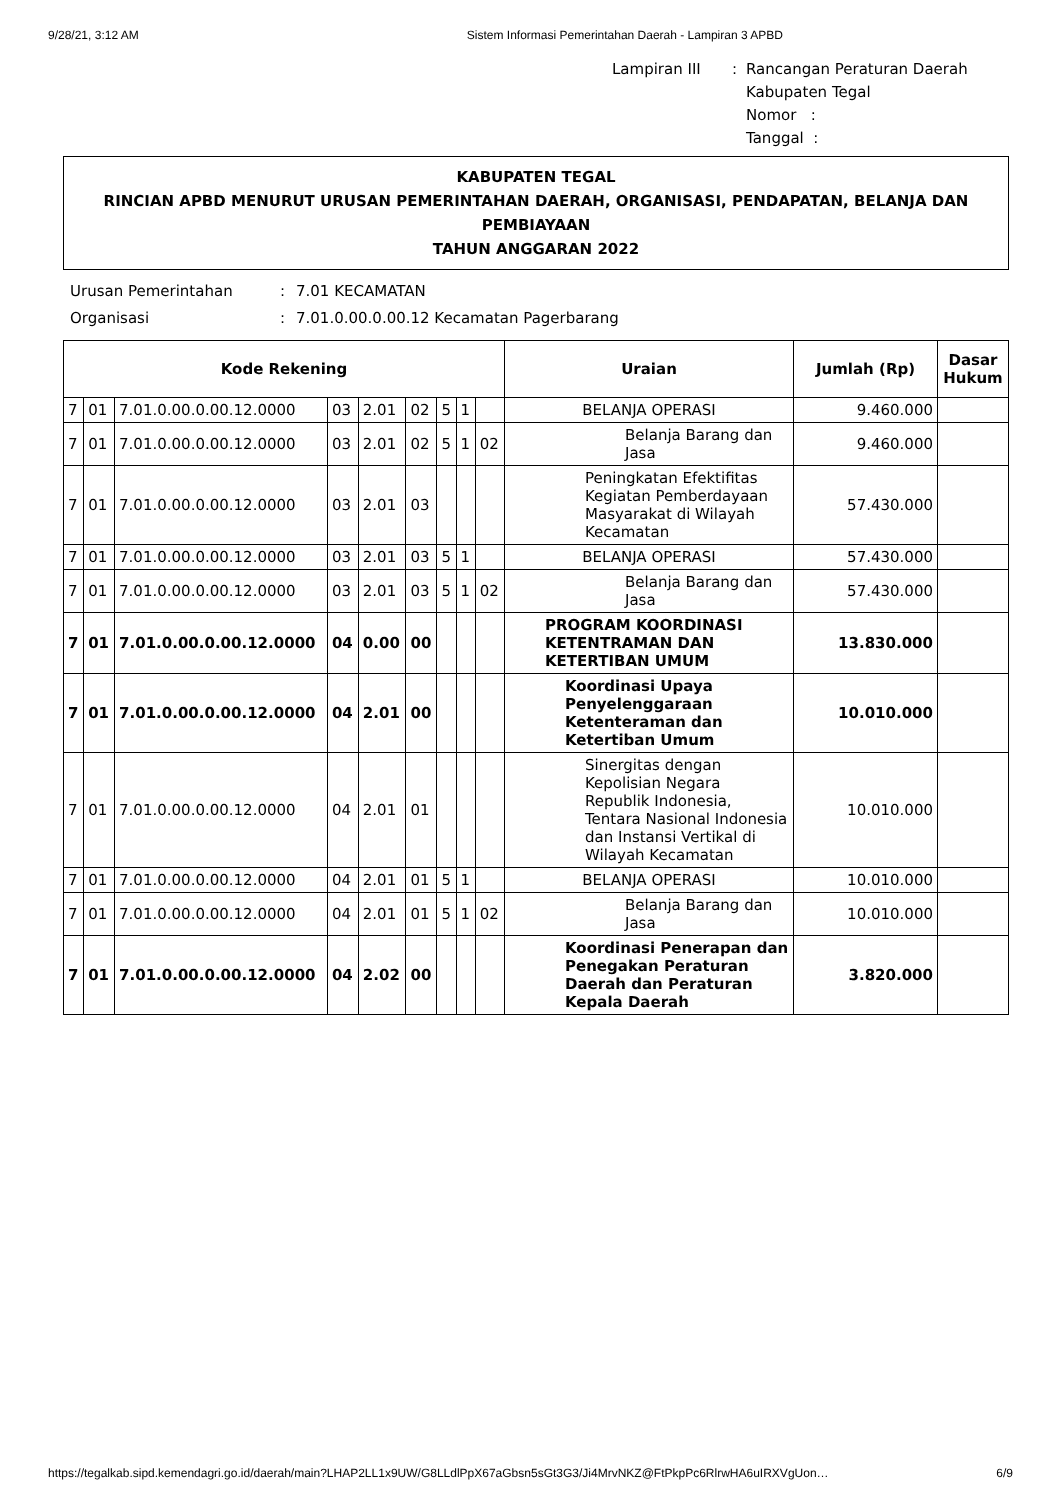9/28/21, 3:12 AM Sistem Informasi Pemerintahan Daerah - Lampiran 3 APBD
Lampiran III: Rancangan Peraturan Daerah
Kabupaten Tegal
Nomor :
Tanggal :
KABUPATEN TEGAL
RINCIAN APBD MENURUT URUSAN PEMERINTAHAN DAERAH, ORGANISASI, PENDAPATAN, BELANJA DAN PEMBIAYAAN
TAHUN ANGGARAN 2022
Urusan Pemerintahan: 7.01 KECAMATAN Organisasi: 7.01.0.00.0.00.12 Kecamatan Pagerbarang
| Kode Rekening | | | | | | | | | Uraian | Jumlah (Rp) | Dasar Hukum |
| --- | --- | --- | --- | --- | --- | --- | --- | --- | --- | --- | --- |
| 7 | 01 | 7.01.0.00.0.00.12.0000 | 03 | 2.01 | 02 | 5 | 1 | | BELANJA OPERASI | 9.460.000 | |
| 7 | 01 | 7.01.0.00.0.00.12.0000 | 03 | 2.01 | 02 | 5 | 1 | 02 | Belanja Barang dan Jasa | 9.460.000 | |
| 7 | 01 | 7.01.0.00.0.00.12.0000 | 03 | 2.01 | 03 | | | | Peningkatan Efektifitas Kegiatan Pemberdayaan Masyarakat di Wilayah Kecamatan | 57.430.000 | |
| 7 | 01 | 7.01.0.00.0.00.12.0000 | 03 | 2.01 | 03 | 5 | 1 | | BELANJA OPERASI | 57.430.000 | |
| 7 | 01 | 7.01.0.00.0.00.12.0000 | 03 | 2.01 | 03 | 5 | 1 | 02 | Belanja Barang dan Jasa | 57.430.000 | |
| 7 | 01 | 7.01.0.00.0.00.12.0000 | 04 | 0.00 | 00 | | | | PROGRAM KOORDINASI KETENTRAMAN DAN KETERTIBAN UMUM | 13.830.000 | |
| 7 | 01 | 7.01.0.00.0.00.12.0000 | 04 | 2.01 | 00 | | | | Koordinasi Upaya Penyelenggaraan Ketenteraman dan Ketertiban Umum | 10.010.000 | |
| 7 | 01 | 7.01.0.00.0.00.12.0000 | 04 | 2.01 | 01 | | | | Sinergitas dengan Kepolisian Negara Republik Indonesia, Tentara Nasional Indonesia dan Instansi Vertikal di Wilayah Kecamatan | 10.010.000 | |
| 7 | 01 | 7.01.0.00.0.00.12.0000 | 04 | 2.01 | 01 | 5 | 1 | | BELANJA OPERASI | 10.010.000 | |
| 7 | 01 | 7.01.0.00.0.00.12.0000 | 04 | 2.01 | 01 | 5 | 1 | 02 | Belanja Barang dan Jasa | 10.010.000 | |
| 7 | 01 | 7.01.0.00.0.00.12.0000 | 04 | 2.02 | 00 | | | | Koordinasi Penerapan dan Penegakan Peraturan Daerah dan Peraturan Kepala Daerah | 3.820.000 | |
https://tegalkab.sipd.kemendagri.go.id/daerah/main?LHAP2LL1x9UW/G8LLdlPpX67aGbsn5sGt3G3/Ji4MrvNKZ@FtPkpPc6RlrwHA6uIRXVgUon… 6/9